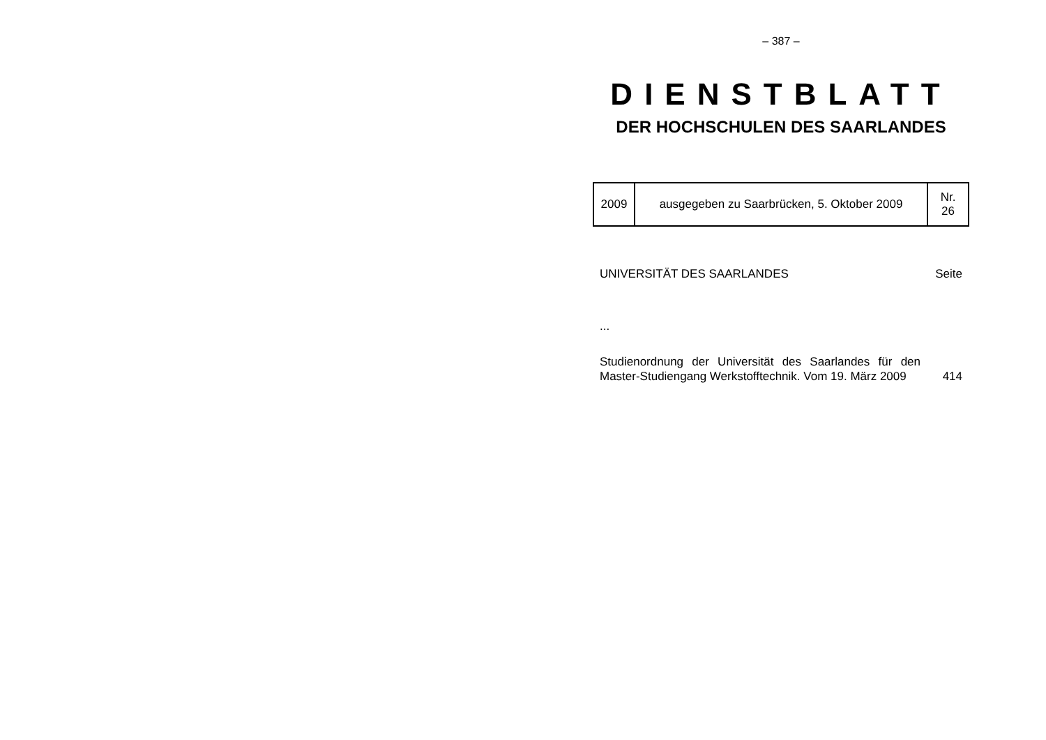– 387 –
DIENSTBLATT
DER HOCHSCHULEN DES SAARLANDES
| 2009 | ausgegeben zu Saarbrücken, 5. Oktober 2009 | Nr. 26 |
UNIVERSITÄT DES SAARLANDES Seite
...
Studienordnung der Universität des Saarlandes für den Master-Studiengang Werkstofftechnik. Vom 19. März 2009
414